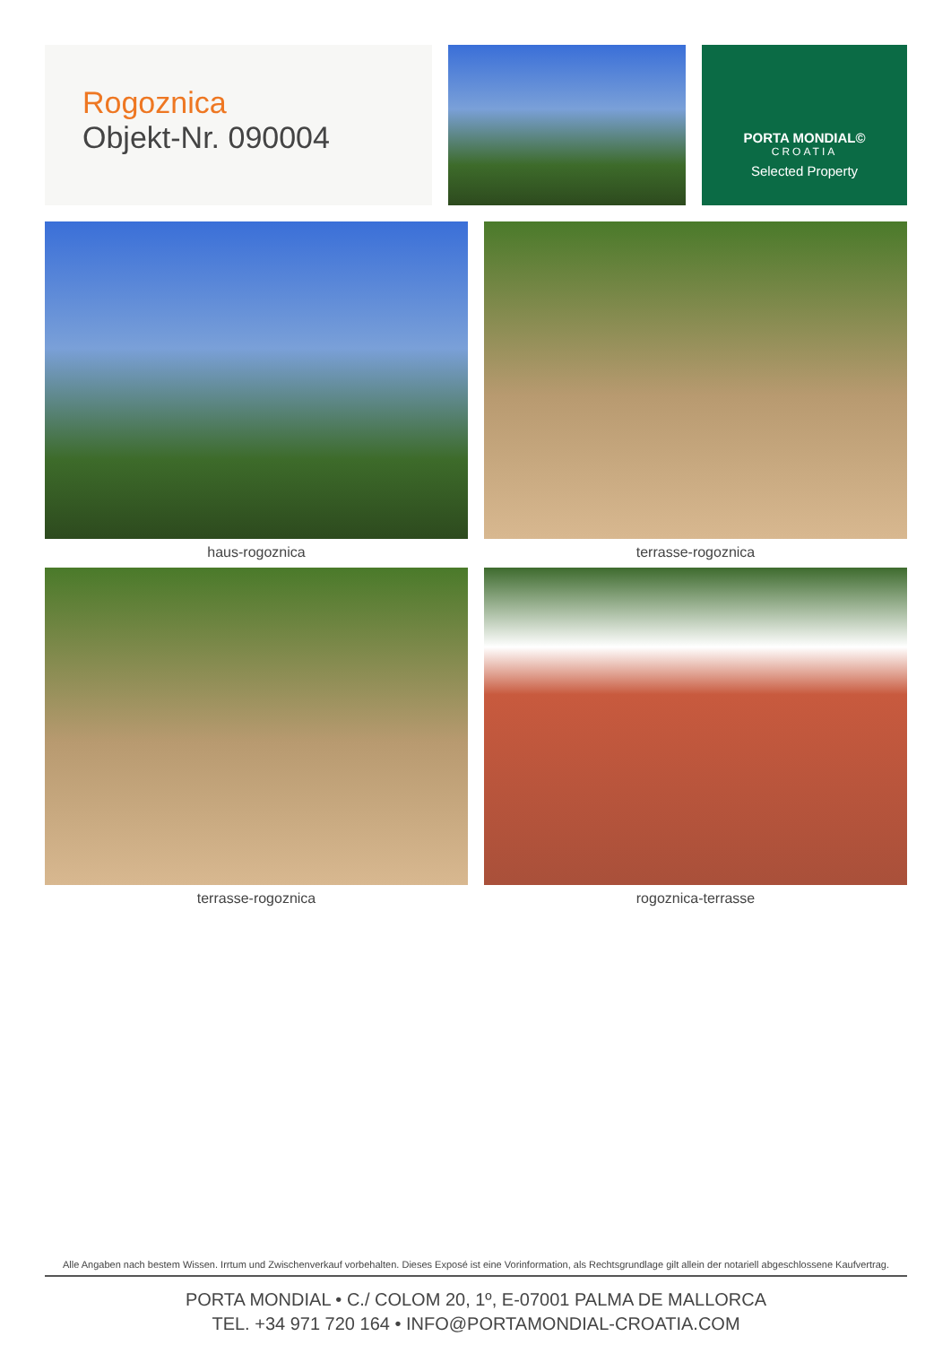Rogoznica
Objekt-Nr. 090004
PORTA MONDIAL©
CROATIA
Selected Property
haus-rogoznica
terrasse-rogoznica
terrasse-rogoznica
rogoznica-terrasse
Alle Angaben nach bestem Wissen. Irrtum und Zwischenverkauf vorbehalten. Dieses Exposé ist eine Vorinformation, als Rechtsgrundlage gilt allein der notariell abgeschlossene Kaufvertrag.
PORTA MONDIAL • C./ COLOM 20, 1º, E-07001 PALMA DE MALLORCA
TEL. +34 971 720 164 • INFO@PORTAMONDIAL-CROATIA.COM